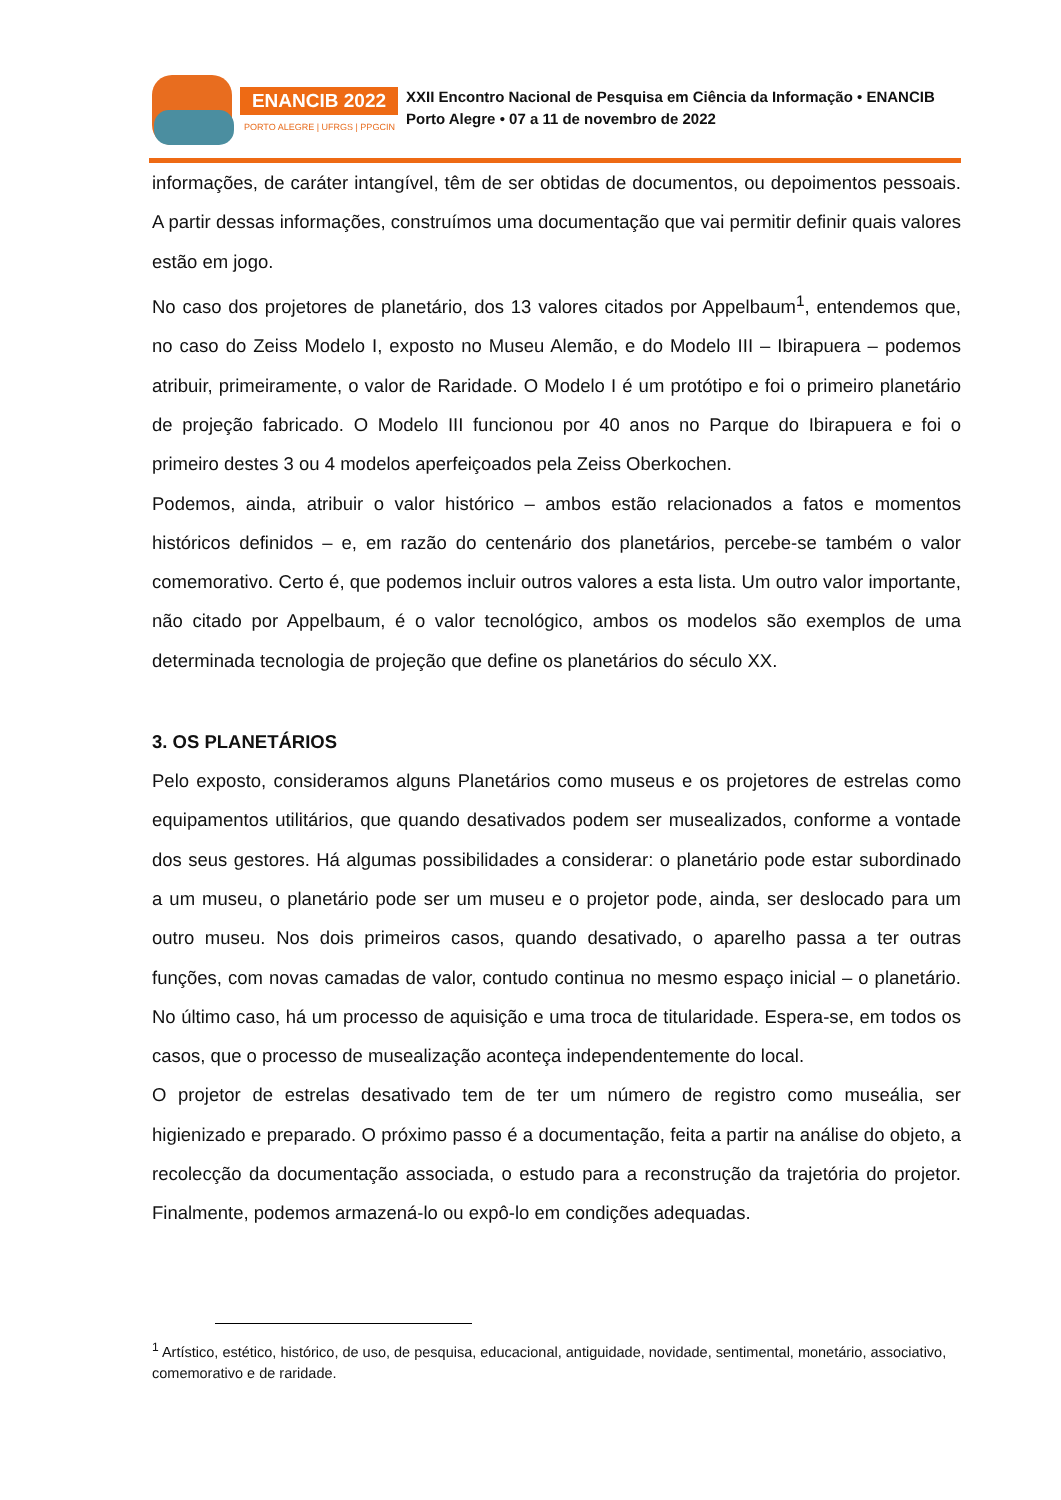ENANCIB 2022
PORTO ALEGRE | UFRGS | PPGCIN
XXII Encontro Nacional de Pesquisa em Ciência da Informação • ENANCIB
Porto Alegre • 07 a 11 de novembro de 2022
informações, de caráter intangível, têm de ser obtidas de documentos, ou depoimentos pessoais. A partir dessas informações, construímos uma documentação que vai permitir definir quais valores estão em jogo.
No caso dos projetores de planetário, dos 13 valores citados por Appelbaum<sup>1</sup>, entendemos que, no caso do Zeiss Modelo I, exposto no Museu Alemão, e do Modelo III – Ibirapuera – podemos atribuir, primeiramente, o valor de Raridade. O Modelo I é um protótipo e foi o primeiro planetário de projeção fabricado. O Modelo III funcionou por 40 anos no Parque do Ibirapuera e foi o primeiro destes 3 ou 4 modelos aperfeiçoados pela Zeiss Oberkochen.
Podemos, ainda, atribuir o valor histórico – ambos estão relacionados a fatos e momentos históricos definidos – e, em razão do centenário dos planetários, percebe-se também o valor comemorativo. Certo é, que podemos incluir outros valores a esta lista. Um outro valor importante, não citado por Appelbaum, é o valor tecnológico, ambos os modelos são exemplos de uma determinada tecnologia de projeção que define os planetários do século XX.
3. OS PLANETÁRIOS
Pelo exposto, consideramos alguns Planetários como museus e os projetores de estrelas como equipamentos utilitários, que quando desativados podem ser musealizados, conforme a vontade dos seus gestores. Há algumas possibilidades a considerar: o planetário pode estar subordinado a um museu, o planetário pode ser um museu e o projetor pode, ainda, ser deslocado para um outro museu. Nos dois primeiros casos, quando desativado, o aparelho passa a ter outras funções, com novas camadas de valor, contudo continua no mesmo espaço inicial – o planetário. No último caso, há um processo de aquisição e uma troca de titularidade. Espera-se, em todos os casos, que o processo de musealização aconteça independentemente do local.
O projetor de estrelas desativado tem de ter um número de registro como museália, ser higienizado e preparado. O próximo passo é a documentação, feita a partir na análise do objeto, a recolecção da documentação associada, o estudo para a reconstrução da trajetória do projetor. Finalmente, podemos armazená-lo ou expô-lo em condições adequadas.
<sup>1</sup> Artístico, estético, histórico, de uso, de pesquisa, educacional, antiguidade, novidade, sentimental, monetário, associativo, comemorativo e de raridade.